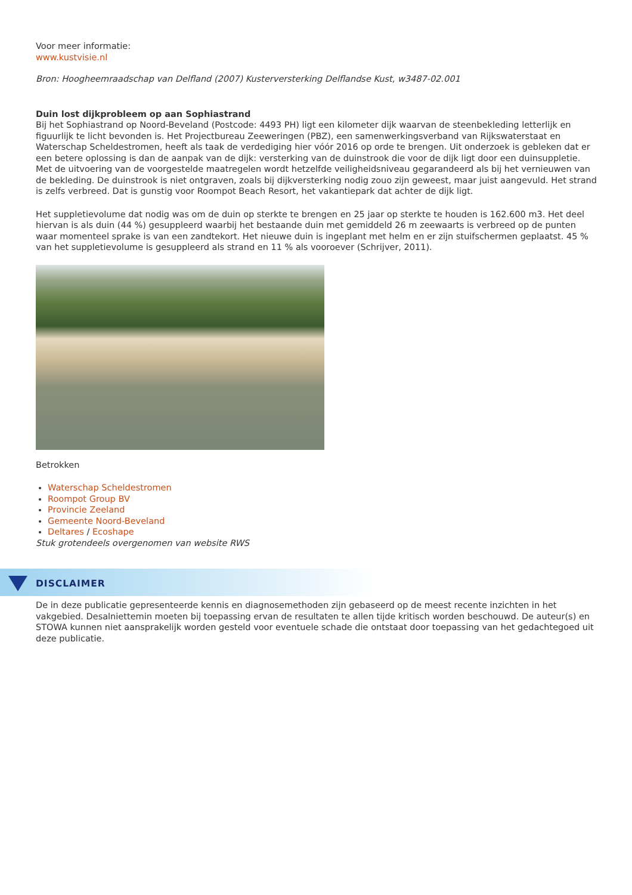Voor meer informatie:
www.kustvisie.nl
Bron: Hoogheemraadschap van Delfland (2007) Kusterversterking Delflandse Kust, w3487-02.001
Duin lost dijkprobleem op aan Sophiastrand
Bij het Sophiastrand op Noord-Beveland (Postcode: 4493 PH) ligt een kilometer dijk waarvan de steenbekleding letterlijk en figuurlijk te licht bevonden is. Het Projectbureau Zeeweringen (PBZ), een samenwerkingsverband van Rijkswaterstaat en Waterschap Scheldestromen, heeft als taak de verdediging hier vóór 2016 op orde te brengen. Uit onderzoek is gebleken dat er een betere oplossing is dan de aanpak van de dijk: versterking van de duinstrook die voor de dijk ligt door een duinsuppletie. Met de uitvoering van de voorgestelde maatregelen wordt hetzelfde veiligheidsniveau gegarandeerd als bij het vernieuwen van de bekleding. De duinstrook is niet ontgraven, zoals bij dijkversterking nodig zouo zijn geweest, maar juist aangevuld. Het strand is zelfs verbreed. Dat is gunstig voor Roompot Beach Resort, het vakantiepark dat achter de dijk ligt.
Het suppletievolume dat nodig was om de duin op sterkte te brengen en 25 jaar op sterkte te houden is 162.600 m3. Het deel hiervan is als duin (44 %) gesuppleerd waarbij het bestaande duin met gemiddeld 26 m zeewaarts is verbreed op de punten waar momenteel sprake is van een zandtekort. Het nieuwe duin is ingeplant met helm en er zijn stuifschermen geplaatst. 45 % van het suppletievolume is gesuppleerd als strand en 11 % als vooroever (Schrijver, 2011).
Betrokken
Waterschap Scheldestromen
Roompot Group BV
Provincie Zeeland
Gemeente Noord-Beveland
Deltares / Ecoshape
Stuk grotendeels overgenomen van website RWS
DISCLAIMER
De in deze publicatie gepresenteerde kennis en diagnosemethoden zijn gebaseerd op de meest recente inzichten in het vakgebied. Desalniettemin moeten bij toepassing ervan de resultaten te allen tijde kritisch worden beschouwd. De auteur(s) en STOWA kunnen niet aansprakelijk worden gesteld voor eventuele schade die ontstaat door toepassing van het gedachtegoed uit deze publicatie.